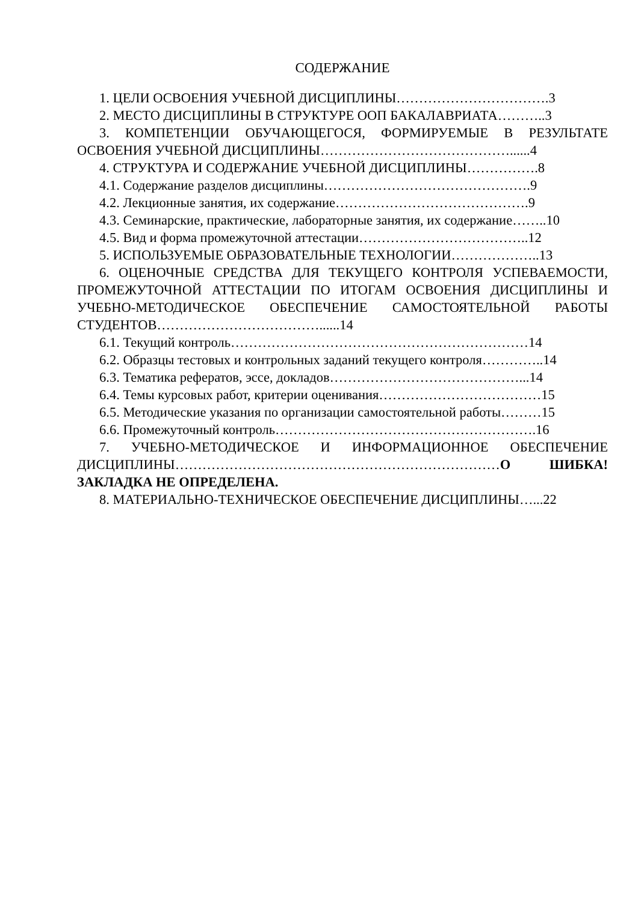СОДЕРЖАНИЕ
1. ЦЕЛИ ОСВОЕНИЯ УЧЕБНОЙ ДИСЦИПЛИНЫ…………………………….3
2. МЕСТО ДИСЦИПЛИНЫ В СТРУКТУРЕ ООП БАКАЛАВРИАТА………..3
3. КОМПЕТЕНЦИИ ОБУЧАЮЩЕГОСЯ, ФОРМИРУЕМЫЕ В РЕЗУЛЬТАТЕ ОСВОЕНИЯ УЧЕБНОЙ ДИСЦИПЛИНЫ……………………………………......4
4. СТРУКТУРА И СОДЕРЖАНИЕ УЧЕБНОЙ ДИСЦИПЛИНЫ…………….8
4.1. Содержание разделов дисциплины……………………………………….9
4.2. Лекционные занятия, их содержание…………………………………….9
4.3. Семинарские, практические, лабораторные занятия, их содержание……..10
4.5. Вид и форма промежуточной аттестации………………………………..12
5. ИСПОЛЬЗУЕМЫЕ ОБРАЗОВАТЕЛЬНЫЕ ТЕХНОЛОГИИ………………..13
6. ОЦЕНОЧНЫЕ СРЕДСТВА ДЛЯ ТЕКУЩЕГО КОНТРОЛЯ УСПЕВАЕМОСТИ, ПРОМЕЖУТОЧНОЙ АТТЕСТАЦИИ ПО ИТОГАМ ОСВОЕНИЯ ДИСЦИПЛИНЫ И УЧЕБНО-МЕТОДИЧЕСКОЕ ОБЕСПЕЧЕНИЕ САМОСТОЯТЕЛЬНОЙ РАБОТЫ СТУДЕНТОВ………………………………......14
6.1. Текущий контроль…………………………………………………………14
6.2. Образцы тестовых и контрольных заданий текущего контроля…………..14
6.3. Тематика рефератов, эссе, докладов……………………………………...14
6.4. Темы курсовых работ, критерии оценивания………………………………15
6.5. Методические указания по организации самостоятельной работы………15
6.6. Промежуточный контроль………………………………………………….16
7. УЧЕБНО-МЕТОДИЧЕСКОЕ И ИНФОРМАЦИОННОЕ ОБЕСПЕЧЕНИЕ ДИСЦИПЛИНЫ………………………………………………………………О ШИБКА! ЗАКЛАДКА НЕ ОПРЕДЕЛЕНА.
8. МАТЕРИАЛЬНО-ТЕХНИЧЕСКОЕ ОБЕСПЕЧЕНИЕ ДИСЦИПЛИНЫ…...22